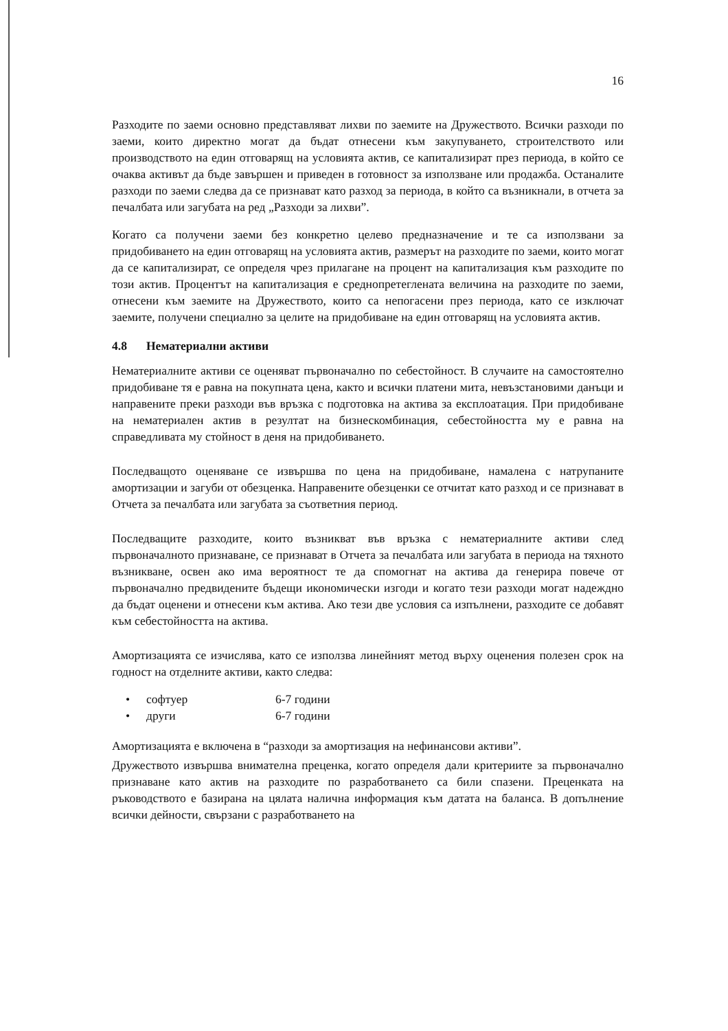16
Разходите по заеми основно представляват лихви по заемите на Дружеството. Всички разходи по заеми, които директно могат да бъдат отнесени към закупуването, строителството или производството на един отговарящ на условията актив, се капитализират през периода, в който се очаква активът да бъде завършен и приведен в готовност за използване или продажба. Останалите разходи по заеми следва да се признават като разход за периода, в който са възникнали, в отчета за печалбата или загубата на ред „Разходи за лихви”.
Когато са получени заеми без конкретно целево предназначение и те са използвани за придобиването на един отговарящ на условията актив, размерът на разходите по заеми, които могат да се капитализират, се определя чрез прилагане на процент на капитализация към разходите по този актив. Процентът на капитализация е среднопретеглената величина на разходите по заеми, отнесени към заемите на Дружеството, които са непогасени през периода, като се изключат заемите, получени специално за целите на придобиване на един отговарящ на условията актив.
4.8 Нематериални активи
Нематериалните активи се оценяват първоначално по себестойност. В случаите на самостоятелно придобиване тя е равна на покупната цена, както и всички платени мита, невъзстановими данъци и направените преки разходи във връзка с подготовка на актива за експлоатация. При придобиване на нематериален актив в резултат на бизнескомбинация, себестойността му е равна на справедливата му стойност в деня на придобиването.
Последващото оценяване се извършва по цена на придобиване, намалена с натрупаните амортизации и загуби от обезценка. Направените обезценки се отчитат като разход и се признават в Отчета за печалбата или загубата за съответния период.
Последващите разходите, които възникват във връзка с нематериалните активи след първоначалното признаване, се признават в Отчета за печалбата или загубата в периода на тяхното възникване, освен ако има вероятност те да спомогнат на актива да генерира повече от първоначално предвидените бъдещи икономически изгоди и когато тези разходи могат надеждно да бъдат оценени и отнесени към актива. Ако тези две условия са изпълнени, разходите се добавят към себестойността на актива.
Амортизацията се изчислява, като се използва линейният метод върху оценения полезен срок на годност на отделните активи, както следва:
• софтуер 6-7 години
• други 6-7 години
Амортизацията е включена в “разходи за амортизация на нефинансови активи”.
Дружеството извършва внимателна преценка, когато определя дали критериите за първоначално признаване като актив на разходите по разработването са били спазени. Преценката на ръководството е базирана на цялата налична информация към датата на баланса. В допълнение всички дейности, свързани с разработването на